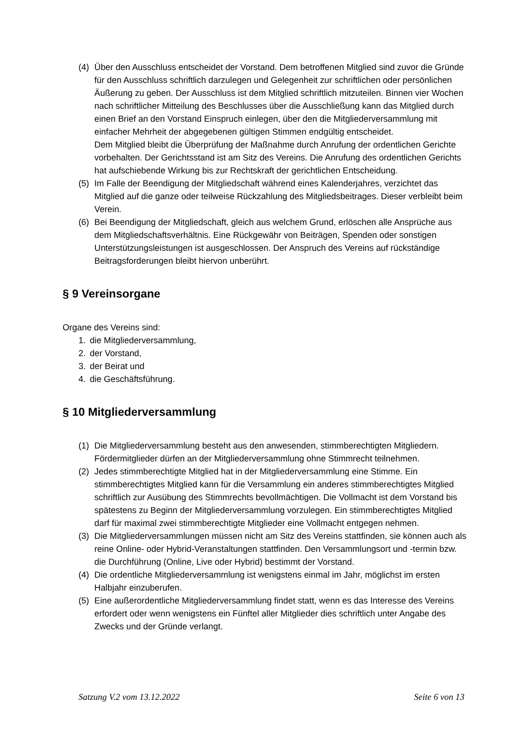(4) Über den Ausschluss entscheidet der Vorstand. Dem betroffenen Mitglied sind zuvor die Gründe für den Ausschluss schriftlich darzulegen und Gelegenheit zur schriftlichen oder persönlichen Äußerung zu geben. Der Ausschluss ist dem Mitglied schriftlich mitzuteilen. Binnen vier Wochen nach schriftlicher Mitteilung des Beschlusses über die Ausschließung kann das Mitglied durch einen Brief an den Vorstand Einspruch einlegen, über den die Mitgliederversammlung mit einfacher Mehrheit der abgegebenen gültigen Stimmen endgültig entscheidet.
Dem Mitglied bleibt die Überprüfung der Maßnahme durch Anrufung der ordentlichen Gerichte vorbehalten. Der Gerichtsstand ist am Sitz des Vereins. Die Anrufung des ordentlichen Gerichts hat aufschiebende Wirkung bis zur Rechtskraft der gerichtlichen Entscheidung.
(5) Im Falle der Beendigung der Mitgliedschaft während eines Kalenderjahres, verzichtet das Mitglied auf die ganze oder teilweise Rückzahlung des Mitgliedsbeitrages. Dieser verbleibt beim Verein.
(6) Bei Beendigung der Mitgliedschaft, gleich aus welchem Grund, erlöschen alle Ansprüche aus dem Mitgliedschaftsverhältnis. Eine Rückgewähr von Beiträgen, Spenden oder sonstigen Unterstützungsleistungen ist ausgeschlossen. Der Anspruch des Vereins auf rückständige Beitragsforderungen bleibt hiervon unberührt.
§ 9 Vereinsorgane
Organe des Vereins sind:
1. die Mitgliederversammlung,
2. der Vorstand,
3. der Beirat und
4. die Geschäftsführung.
§ 10 Mitgliederversammlung
(1) Die Mitgliederversammlung besteht aus den anwesenden, stimmberechtigten Mitgliedern. Fördermitglieder dürfen an der Mitgliederversammlung ohne Stimmrecht teilnehmen.
(2) Jedes stimmberechtigte Mitglied hat in der Mitgliederversammlung eine Stimme. Ein stimmberechtigtes Mitglied kann für die Versammlung ein anderes stimmberechtigtes Mitglied schriftlich zur Ausübung des Stimmrechts bevollmächtigen. Die Vollmacht ist dem Vorstand bis spätestens zu Beginn der Mitgliederversammlung vorzulegen. Ein stimmberechtigtes Mitglied darf für maximal zwei stimmberechtigte Mitglieder eine Vollmacht entgegen nehmen.
(3) Die Mitgliederversammlungen müssen nicht am Sitz des Vereins stattfinden, sie können auch als reine Online- oder Hybrid-Veranstaltungen stattfinden. Den Versammlungsort und -termin bzw. die Durchführung (Online, Live oder Hybrid) bestimmt der Vorstand.
(4) Die ordentliche Mitgliederversammlung ist wenigstens einmal im Jahr, möglichst im ersten Halbjahr einzuberufen.
(5) Eine außerordentliche Mitgliederversammlung findet statt, wenn es das Interesse des Vereins erfordert oder wenn wenigstens ein Fünftel aller Mitglieder dies schriftlich unter Angabe des Zwecks und der Gründe verlangt.
Satzung V.2 vom 13.12.2022 Seite 6 von 13